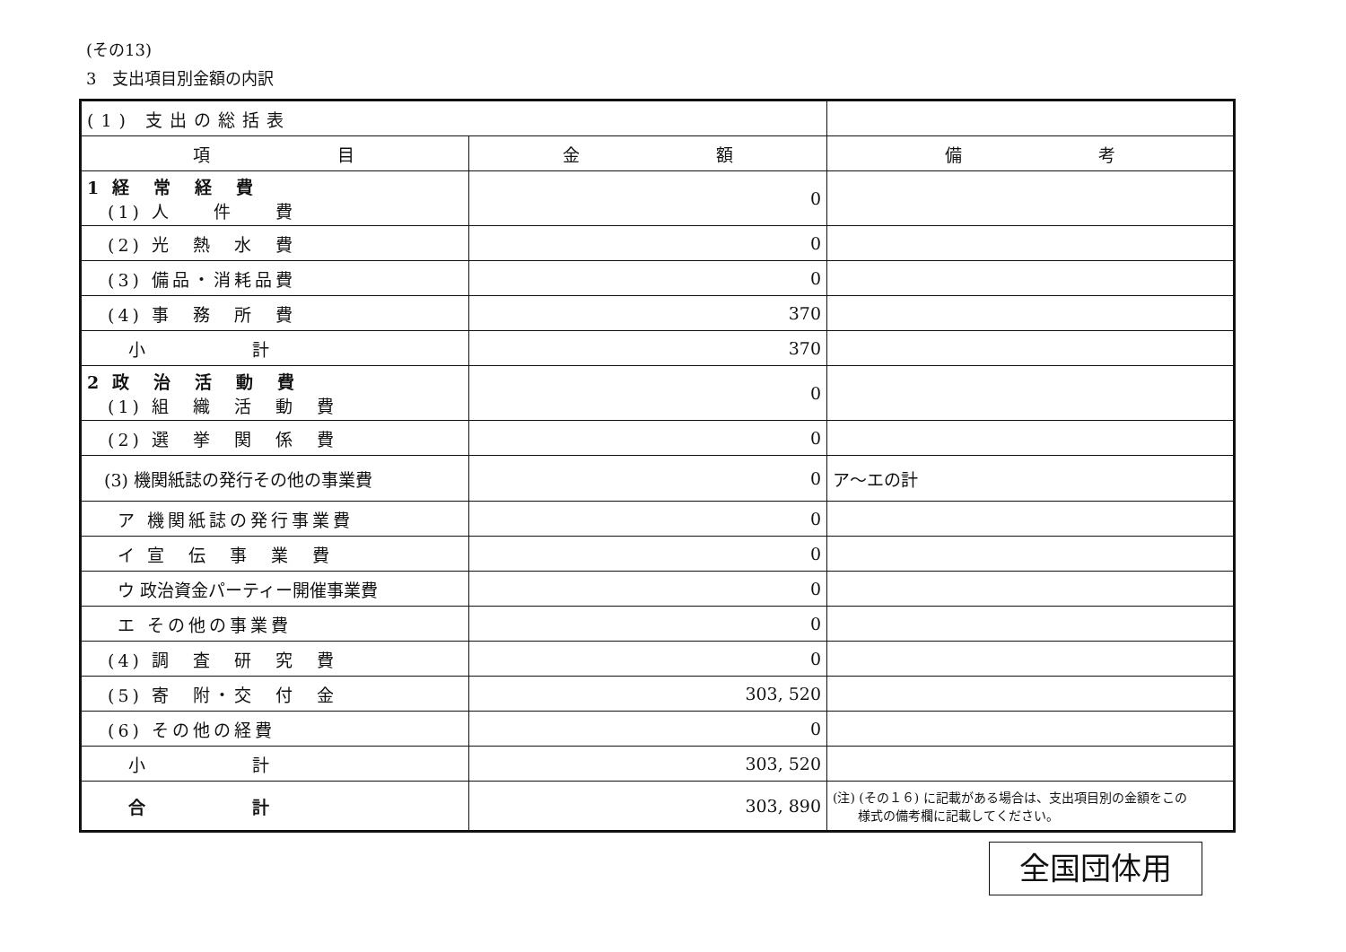(その13)
3　支出項目別金額の内訳
| (1) 支出の総括表 | | |
| 項 目 | 金 額 | 備 考 |
| 1 経 常 経 費 (1) 人 件 費 | 0 | |
| (2) 光 熱 水 費 | 0 | |
| (3) 備品・消耗品費 | 0 | |
| (4) 事 務 所 費 | 370 | |
| 小 計 | 370 | |
| 2 政 治 活 動 費 (1) 組 織 活 動 費 | 0 | |
| (2) 選 挙 関 係 費 | 0 | |
| (3) 機関紙誌の発行その他の事業費 | 0 | ア～エの計 |
| ア 機関紙誌の発行事業費 | 0 | |
| イ 宣 伝 事 業 費 | 0 | |
| ウ 政治資金パーティー開催事業費 | 0 | |
| エ その他の事業費 | 0 | |
| (4) 調 査 研 究 費 | 0 | |
| (5) 寄 附・交 付 金 | 303, 520 | |
| (6) その他の経費 | 0 | |
| 小 計 | 303, 520 | |
| 合 計 | 303, 890 | (注) (その１６) に記載がある場合は、支出項目別の金額をこの 様式の備考欄に記載してください。 |
全国団体用